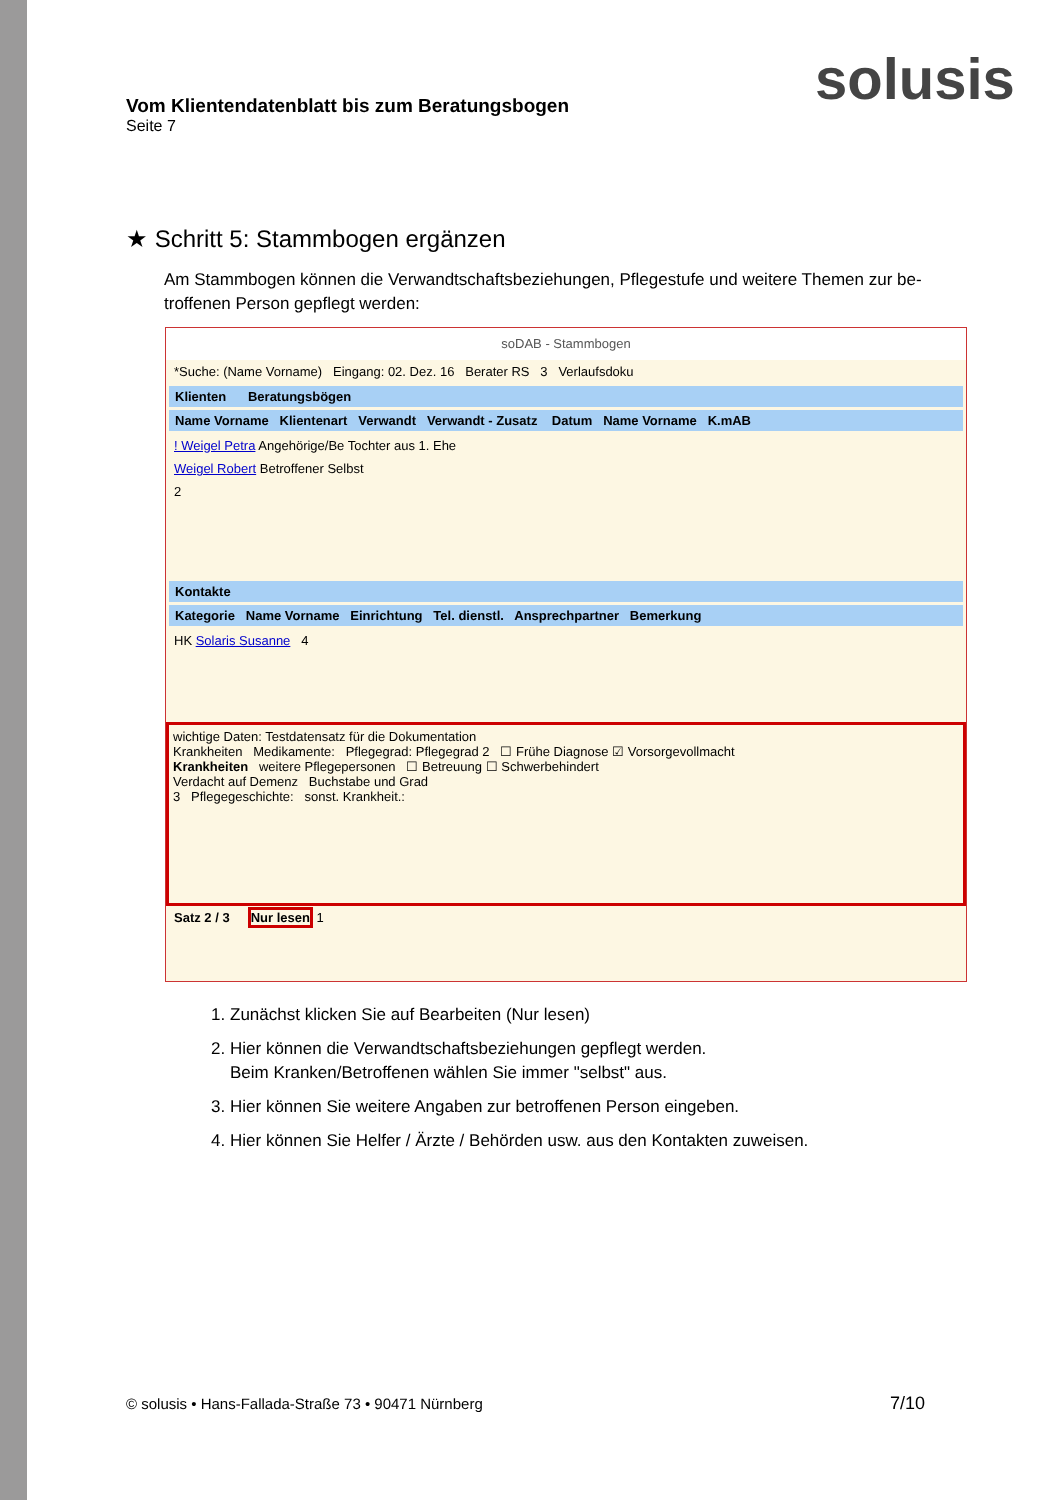Vom Klientendatenblatt bis zum Beratungsbogen
Seite 7
solusis
★ Schritt 5: Stammbogen ergänzen
Am Stammbogen können die Verwandtschaftsbeziehungen, Pflegestufe und weitere Themen zur be-troffenen Person gepflegt werden:
soDAB - Stammbogen
*Suche: (Name Vorname) Eingang: 02. Dez. 16 Berater RS 3 Verlaufsdoku
Klienten Beratungsbögen
Name Vorname Klientenart Verwandt Verwandt - Zusatz Datum Name Vorname K.mAB
! Weigel Petra Angehörige/Be Tochter aus 1. Ehe
Weigel Robert Betroffener Selbst
2
Kontakte
Kategorie Name Vorname Einrichtung Tel. dienstl. Ansprechpartner Bemerkung
HK Solaris Susanne 4
wichtige Daten: Testdatensatz für die Dokumentation
Krankheiten Medikamente: Pflegegrad: Pflegegrad 2 ☐ Frühe Diagnose ☑ Vorsorgevollmacht
Krankheiten weitere Pflegepersonen ☐ Betreuung ☐ Schwerbehindert
Verdacht auf Demenz Buchstabe und Grad
3 Pflegegeschichte: sonst. Krankheit.:
Satz 2 / 3 Nur lesen 1
1. Zunächst klicken Sie auf Bearbeiten (Nur lesen)
2. Hier können die Verwandtschaftsbeziehungen gepflegt werden.
Beim Kranken/Betroffenen wählen Sie immer "selbst" aus.
3. Hier können Sie weitere Angaben zur betroffenen Person eingeben.
4. Hier können Sie Helfer / Ärzte / Behörden usw. aus den Kontakten zuweisen.
© solusis • Hans-Fallada-Straße 73 • 90471 Nürnberg
7/10